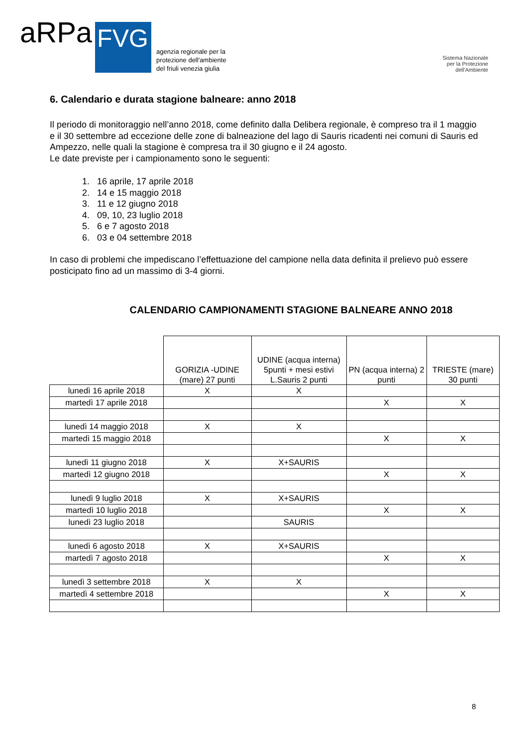aRPa
FVG
agenzia regionale per la
protezione dell'ambiente
del friuli venezia giulia
Sistema Nazionale
per la Protezione
dell'Ambiente
6. Calendario e durata stagione balneare: anno 2018
Il periodo di monitoraggio nell’anno 2018, come definito dalla Delibera regionale, è compreso tra il 1 maggio e il 30 settembre ad eccezione delle zone di balneazione del lago di Sauris ricadenti nei comuni di Sauris ed Ampezzo, nelle quali la stagione è compresa tra il 30 giugno e il 24 agosto.
Le date previste per i campionamento sono le seguenti:
1. 16 aprile, 17 aprile 2018
2. 14 e 15 maggio 2018
3. 11 e 12 giugno 2018
4. 09, 10, 23 luglio 2018
5. 6 e 7 agosto 2018
6. 03 e 04 settembre 2018
In caso di problemi che impediscano l’effettuazione del campione nella data definita il prelievo può essere posticipato fino ad un massimo di 3-4 giorni.
CALENDARIO CAMPIONAMENTI STAGIONE BALNEARE ANNO 2018
| | GORIZIA -UDINE (mare) 27 punti | UDINE (acqua interna) 5punti + mesi estivi L.Sauris 2 punti | PN (acqua interna) 2 punti | TRIESTE (mare) 30 punti |
| --- | --- | --- | --- | --- |
| lunedì 16 aprile 2018 | X | X | | |
| martedì 17 aprile 2018 | | | X | X |
| lunedì 14 maggio 2018 | X | X | | |
| martedì 15 maggio 2018 | | | X | X |
| lunedì 11 giugno 2018 | X | X+SAURIS | | |
| martedì 12 giugno 2018 | | | X | X |
| lunedì 9 luglio 2018 | X | X+SAURIS | | |
| martedì 10 luglio 2018 | | | X | X |
| lunedì 23 luglio 2018 | | SAURIS | | |
| lunedì 6 agosto 2018 | X | X+SAURIS | | |
| martedì 7 agosto 2018 | | | X | X |
| lunedì 3 settembre 2018 | X | X | | |
| martedì 4 settembre 2018 | | | X | X |
8